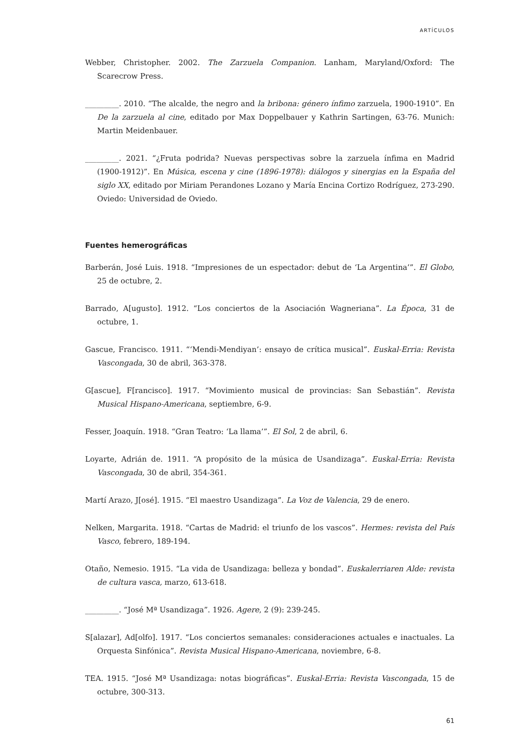ARTÍCULOS
Webber, Christopher. 2002. The Zarzuela Companion. Lanham, Maryland/Oxford: The Scarecrow Press.
_________. 2010. “The alcalde, the negro and la bribona: género ínfimo zarzuela, 1900-1910”. En De la zarzuela al cine, editado por Max Doppelbauer y Kathrin Sartingen, 63-76. Munich: Martin Meidenbauer.
_________. 2021. “¿Fruta podrida? Nuevas perspectivas sobre la zarzuela ínfima en Madrid (1900-1912)”. En Música, escena y cine (1896-1978): diálogos y sinergias en la España del siglo XX, editado por Miriam Perandones Lozano y María Encina Cortizo Rodríguez, 273-290. Oviedo: Universidad de Oviedo.
Fuentes hemerográficas
Barberán, José Luis. 1918. “Impresiones de un espectador: debut de ‘La Argentina’”. El Globo, 25 de octubre, 2.
Barrado, A[ugusto]. 1912. “Los conciertos de la Asociación Wagneriana”. La Época, 31 de octubre, 1.
Gascue, Francisco. 1911. “‘Mendi-Mendiyan’: ensayo de crítica musical”. Euskal-Erria: Revista Vascongada, 30 de abril, 363-378.
G[ascue], F[rancisco]. 1917. “Movimiento musical de provincias: San Sebastián”. Revista Musical Hispano-Americana, septiembre, 6-9.
Fesser, Joaquín. 1918. “Gran Teatro: ‘La llama’”. El Sol, 2 de abril, 6.
Loyarte, Adrián de. 1911. “A propósito de la música de Usandizaga”. Euskal-Erria: Revista Vascongada, 30 de abril, 354-361.
Martí Arazo, J[osé]. 1915. “El maestro Usandizaga”. La Voz de Valencia, 29 de enero.
Nelken, Margarita. 1918. “Cartas de Madrid: el triunfo de los vascos”. Hermes: revista del País Vasco, febrero, 189-194.
Otaño, Nemesio. 1915. “La vida de Usandizaga: belleza y bondad”. Euskalerriaren Alde: revista de cultura vasca, marzo, 613-618.
_________. “José Mª Usandizaga”. 1926. Agere, 2 (9): 239-245.
S[alazar], Ad[olfo]. 1917. “Los conciertos semanales: consideraciones actuales e inactuales. La Orquesta Sinfónica”. Revista Musical Hispano-Americana, noviembre, 6-8.
TEA. 1915. “José Mª Usandizaga: notas biográficas”. Euskal-Erria: Revista Vascongada, 15 de octubre, 300-313.
61